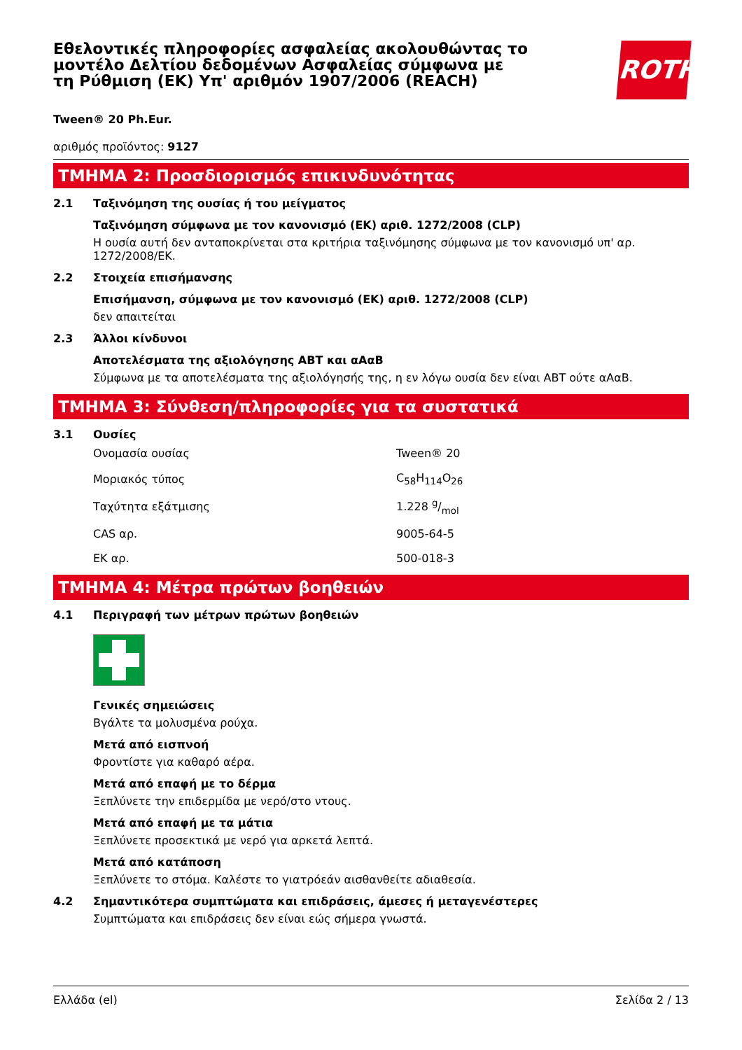Εθελοντικές πληροφορίες ασφαλείας ακολουθώντας το μοντέλο Δελτίου δεδομένων Ασφαλείας σύμφωνα με τη Ρύθμιση (ΕΚ) Υπ' αριθμόν 1907/2006 (REACH)
ROTH
Tween® 20 Ph.Eur.
αριθμός προϊόντος: 9127
ΤΜΗΜΑ 2: Προσδιορισμός επικινδυνότητας
2.1 Ταξινόμηση της ουσίας ή του μείγματος
Ταξινόμηση σύμφωνα με τον κανονισμό (ΕΚ) αριθ. 1272/2008 (CLP)
Η ουσία αυτή δεν ανταποκρίνεται στα κριτήρια ταξινόμησης σύμφωνα με τον κανονισμό υπ' αρ. 1272/2008/ΕΚ.
2.2 Στοιχεία επισήμανσης
Επισήμανση, σύμφωνα με τον κανονισμό (ΕΚ) αριθ. 1272/2008 (CLP)
δεν απαιτείται
2.3 Άλλοι κίνδυνοι
Αποτελέσματα της αξιολόγησης ΑΒΤ και αΑαΒ
Σύμφωνα με τα αποτελέσματα της αξιολόγησής της, η εν λόγω ουσία δεν είναι ΑΒΤ ούτε αΑαΒ.
ΤΜΗΜΑ 3: Σύνθεση/πληροφορίες για τα συστατικά
3.1 Ουσίες
| Ονομασία ουσίας | Tween® 20 |
| Μοριακός τύπος | C<sub>58</sub>H<sub>114</sub>O<sub>26</sub> |
| Ταχύτητα εξάτμισης | 1.228 g/mol |
| CAS αρ. | 9005-64-5 |
| ΕΚ αρ. | 500-018-3 |
ΤΜΗΜΑ 4: Μέτρα πρώτων βοηθειών
4.1 Περιγραφή των μέτρων πρώτων βοηθειών
Γενικές σημειώσεις
Βγάλτε τα μολυσμένα ρούχα.
Μετά από εισπνοή
Φροντίστε για καθαρό αέρα.
Μετά από επαφή με το δέρμα
Ξεπλύνετε την επιδερμίδα με νερό/στο ντους.
Μετά από επαφή με τα μάτια
Ξεπλύνετε προσεκτικά με νερό για αρκετά λεπτά.
Μετά από κατάποση
Ξεπλύνετε το στόμα. Καλέστε το γιατρόεάν αισθανθείτε αδιαθεσία.
4.2 Σημαντικότερα συμπτώματα και επιδράσεις, άμεσες ή μεταγενέστερες
Συμπτώματα και επιδράσεις δεν είναι εώς σήμερα γνωστά.
Ελλάδα (el) Σελίδα 2 / 13